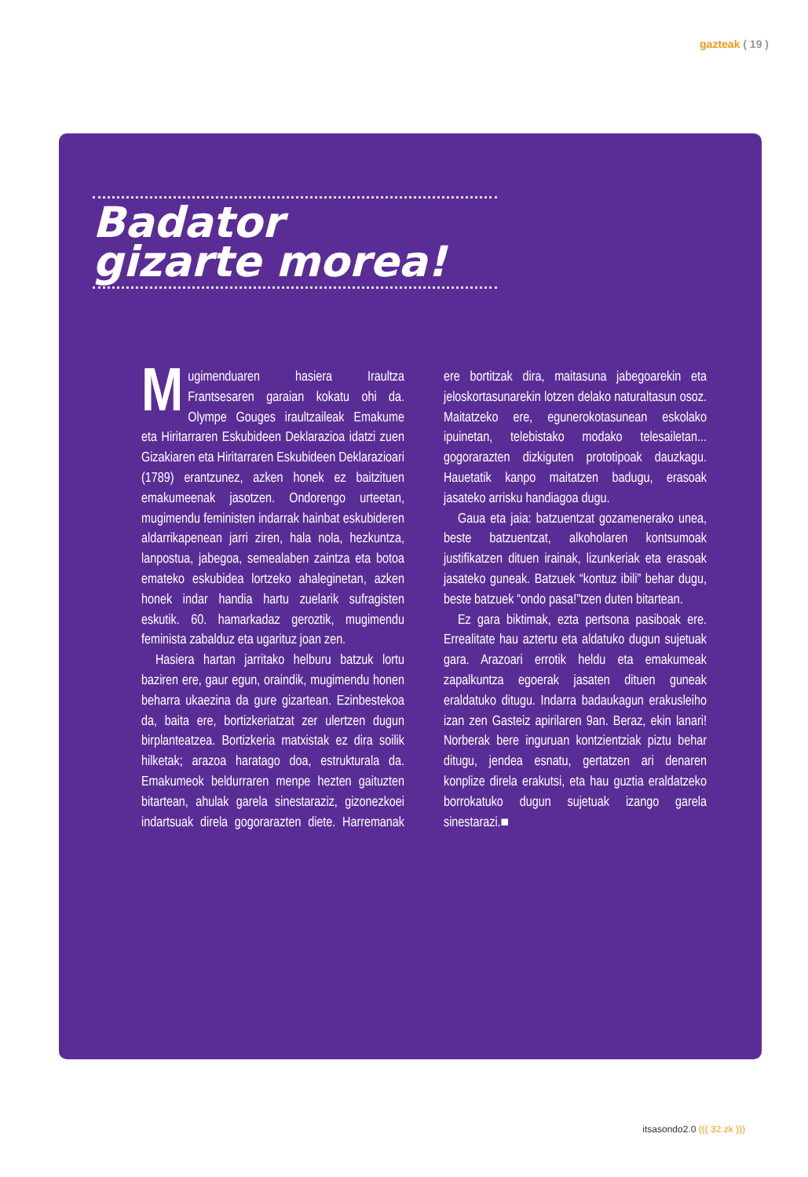gazteak ( 19 )
Badator
gizarte morea!
Mugimenduaren hasiera Iraultza Frantsesaren garaian kokatu ohi da. Olympe Gouges iraultzaileak Emakume eta Hiritarraren Eskubideen Deklarazioa idatzi zuen Gizakiaren eta Hiritarraren Eskubideen Deklarazioari (1789) erantzunez, azken honek ez baitzituen emakumeenak jasotzen. Ondorengo urteetan, mugimendu feministen indarrak hainbat eskubideren aldarrikapenean jarri ziren, hala nola, hezkuntza, lanpostua, jabegoa, semealaben zaintza eta botoa emateko eskubidea lortzeko ahaleginetan, azken honek indar handia hartu zuelarik sufragisten eskutik. 60. hamarkadaz geroztik, mugimendu feminista zabalduz eta ugarituz joan zen.
Hasiera hartan jarritako helburu batzuk lortu baziren ere, gaur egun, oraindik, mugimendu honen beharra ukaezina da gure gizartean. Ezinbestekoa da, baita ere, bortizkeriatzat zer ulertzen dugun birplanteatzea. Bortizkeria matxistak ez dira soilik hilketak; arazoa haratago doa, estrukturala da. Emakumeok beldurraren menpe hezten gaituzten bitartean, ahulak garela sinestaraziz, gizonezkoei indartsuak direla gogorarazten diete. Harremanak ere bortitzak dira, maitasuna jabegoarekin eta jeloskortasunarekin lotzen delako naturaltasun osoz. Maitatzeko ere, egunerokotasunean eskolako ipuinetan, telebistako modako telesailetan... gogorarazten dizkiguten prototipoak dauzkagu. Hauetatik kanpo maitatzen badugu, erasoak jasateko arrisku handiagoa dugu.
Gaua eta jaia: batzuentzat gozamenerako unea, beste batzuentzat, alkoholaren kontsumoak justifikatzen dituen irainak, lizunkeriak eta erasoak jasateko guneak. Batzuek “kontuz ibili” behar dugu, beste batzuek “ondo pasa!”tzen duten bitartean.
Ez gara biktimak, ezta pertsona pasiboak ere. Errealitate hau aztertu eta aldatuko dugun sujetuak gara. Arazoari errotik heldu eta emakumeak zapalkuntza egoerak jasaten dituen guneak eraldatuko ditugu. Indarra badaukagun erakusleiho izan zen Gasteiz apirilaren 9an. Beraz, ekin lanari! Norberak bere inguruan kontzientziak piztu behar ditugu, jendea esnatu, gertatzen ari denaren konplize direla erakutsi, eta hau guztia eraldatzeko borrokatuko dugun sujetuak izango garela sinestarazi.■
itsasondo2.0 ((( 32.zk )))